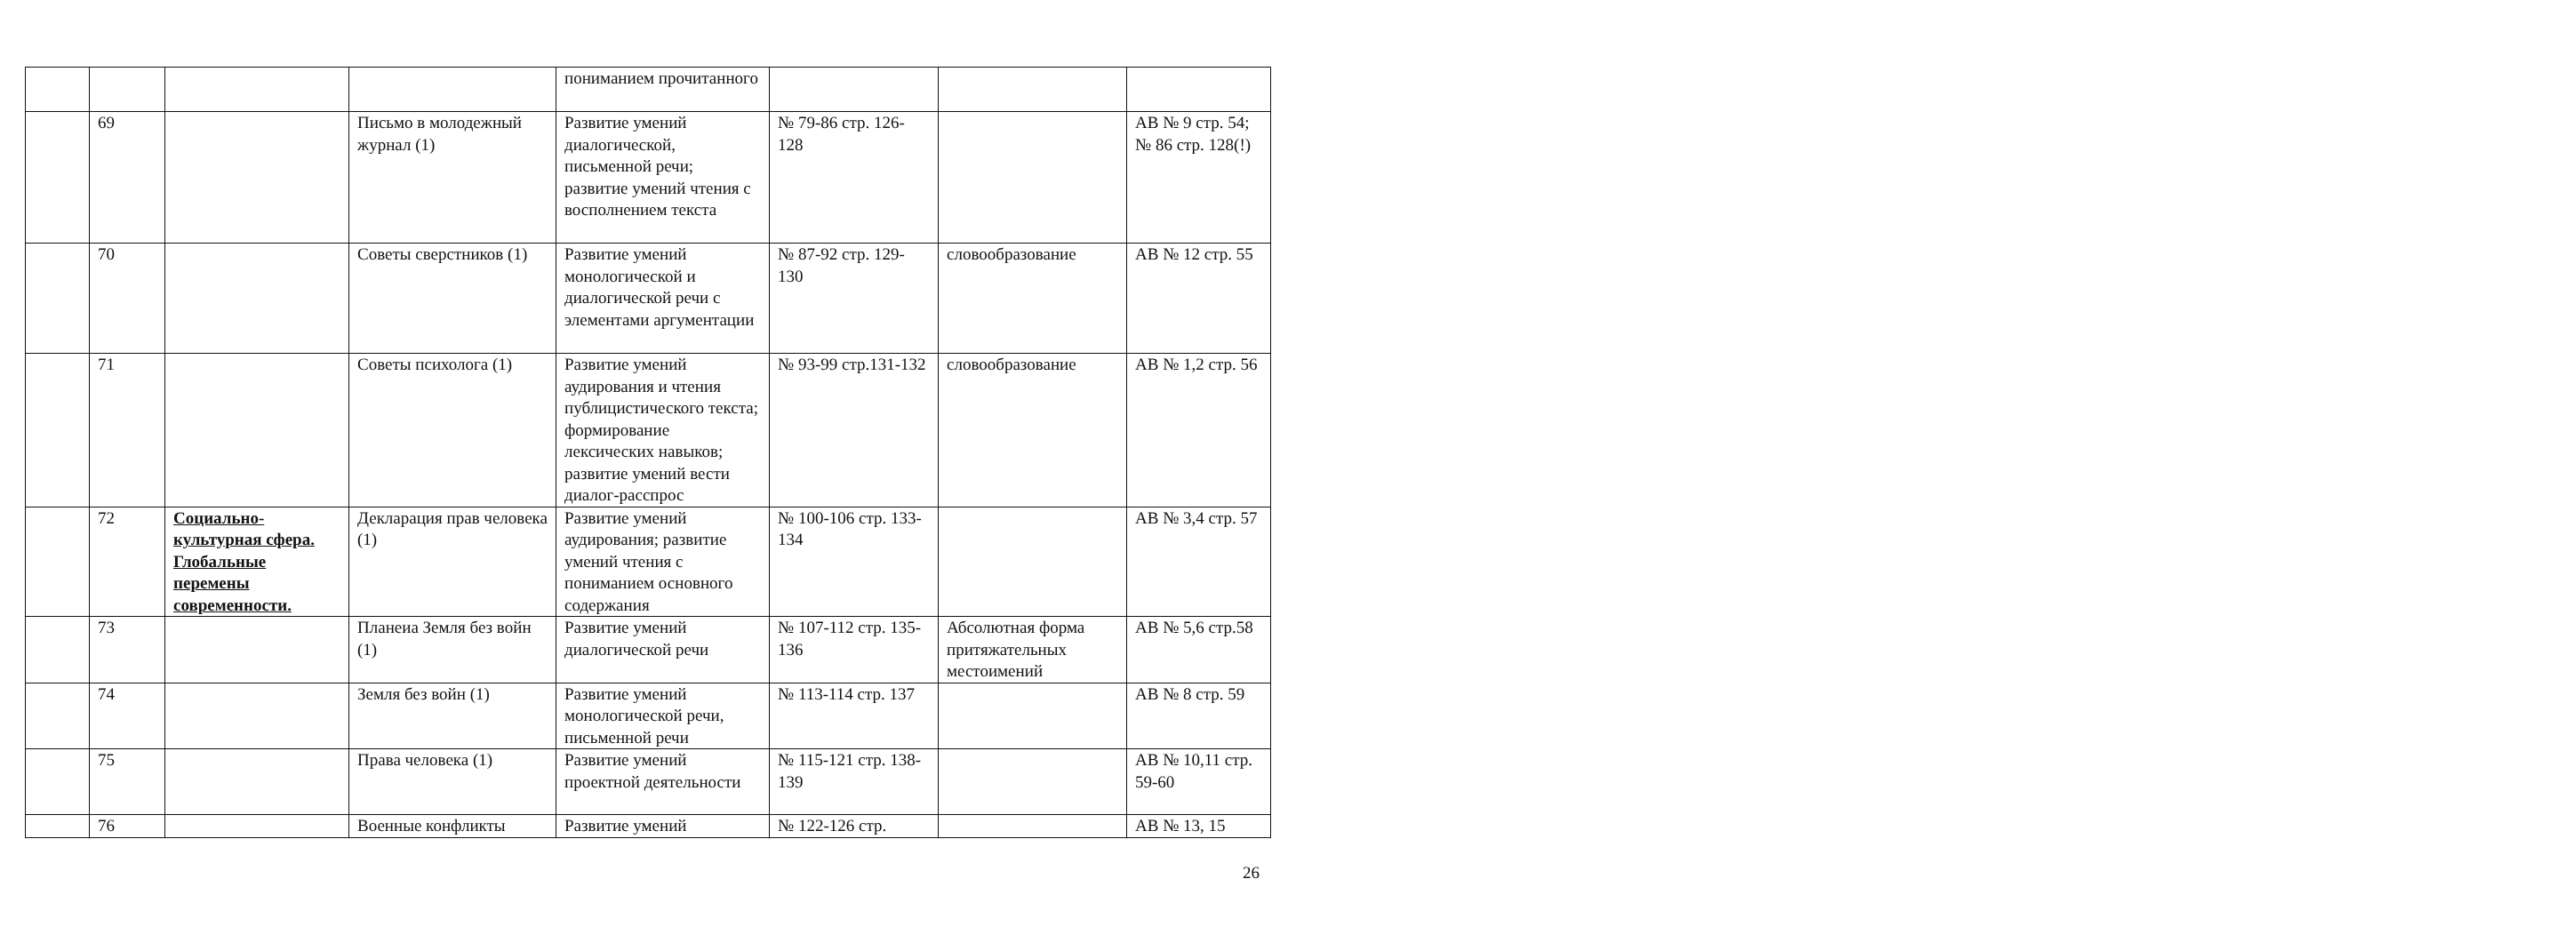| | | | | пониманием прочитанного | | | |
| | 69 | | Письмо в молодежный журнал (1) | Развитие умений диалогической, письменной речи; развитие умений чтения с восполнением текста | № 79-86 стр. 126-128 | | АВ № 9 стр. 54; № 86 стр. 128(!) |
| | 70 | | Советы сверстников (1) | Развитие умений монологической и диалогической речи с элементами аргументации | № 87-92 стр. 129-130 | словообразование | АВ № 12 стр. 55 |
| | 71 | | Советы психолога (1) | Развитие умений аудирования и чтения публицистического текста; формирование лексических навыков; развитие умений вести диалог-расспрос | № 93-99 стр.131-132 | словообразование | АВ № 1,2 стр. 56 |
| | 72 | Социально-культурная сфера. Глобальные перемены современности. | Декларация прав человека (1) | Развитие умений аудирования; развитие умений чтения с пониманием основного содержания | № 100-106 стр. 133-134 | | АВ № 3,4 стр. 57 |
| | 73 | | Планеиа Земля без войн (1) | Развитие умений диалогической речи | № 107-112 стр. 135-136 | Абсолютная форма притяжательных местоимений | АВ № 5,6 стр.58 |
| | 74 | | Земля без войн (1) | Развитие умений монологической речи, письменной речи | № 113-114 стр. 137 | | АВ № 8 стр. 59 |
| | 75 | | Права человека (1) | Развитие умений проектной деятельности | № 115-121 стр. 138-139 | | АВ № 10,11 стр. 59-60 |
| | 76 | | Военные конфликты | Развитие умений | № 122-126 стр. | | АВ № 13, 15 |
26